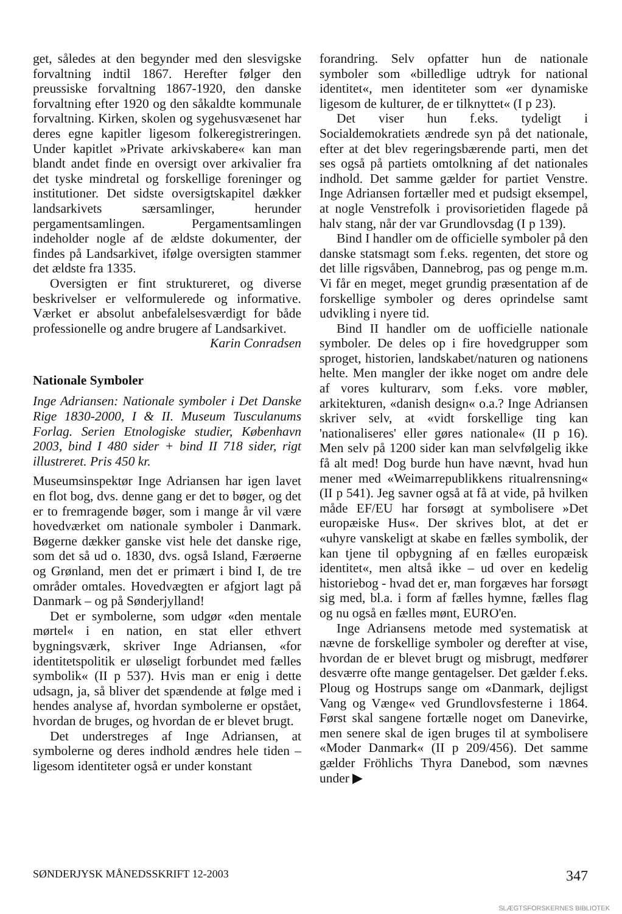get, således at den begynder med den slesvigske forvaltning indtil 1867. Herefter følger den preussiske forvaltning 1867-1920, den danske forvaltning efter 1920 og den såkaldte kommunale forvaltning. Kirken, skolen og sygehusvæsenet har deres egne kapitler ligesom folkeregistreringen. Under kapitlet »Private arkivskabere« kan man blandt andet finde en oversigt over arkivalier fra det tyske mindretal og forskellige foreninger og institutioner. Det sidste oversigtskapitel dækker landsarkivets særsamlinger, herunder pergamentsamlingen. Pergamentsamlingen indeholder nogle af de ældste dokumenter, der findes på Landsarkivet, ifølge oversigten stammer det ældste fra 1335.
Oversigten er fint struktureret, og diverse beskrivelser er velformulerede og informative. Værket er absolut anbefalelsesværdigt for både professionelle og andre brugere af Landsarkivet.
Karin Conradsen
Nationale Symboler
Inge Adriansen: Nationale symboler i Det Danske Rige 1830-2000, I & II. Museum Tusculanums Forlag. Serien Etnologiske studier, København 2003, bind I 480 sider + bind II 718 sider, rigt illustreret. Pris 450 kr.
Museumsinspektør Inge Adriansen har igen lavet en flot bog, dvs. denne gang er det to bøger, og det er to fremragende bøger, som i mange år vil være hovedværket om nationale symboler i Danmark. Bøgerne dækker ganske vist hele det danske rige, som det så ud o. 1830, dvs. også Island, Færøerne og Grønland, men det er primært i bind I, de tre områder omtales. Hovedvægten er afgjort lagt på Danmark – og på Sønderjylland!
Det er symbolerne, som udgør «den mentale mørtel« i en nation, en stat eller ethvert bygningsværk, skriver Inge Adriansen, «for identitetspolitik er uløseligt forbundet med fælles symbolik« (II p 537). Hvis man er enig i dette udsagn, ja, så bliver det spændende at følge med i hendes analyse af, hvordan symbolerne er opstået, hvordan de bruges, og hvordan de er blevet brugt.
Det understreges af Inge Adriansen, at symbolerne og deres indhold ændres hele tiden – ligesom identiteter også er under konstant
forandring. Selv opfatter hun de nationale symboler som «billedlige udtryk for national identitet«, men identiteter som «er dynamiske ligesom de kulturer, de er tilknyttet« (I p 23).
Det viser hun f.eks. tydeligt i Socialdemokratiets ændrede syn på det nationale, efter at det blev regeringsbærende parti, men det ses også på partiets omtolkning af det nationales indhold. Det samme gælder for partiet Venstre. Inge Adriansen fortæller med et pudsigt eksempel, at nogle Venstrefolk i provisorietiden flagede på halv stang, når der var Grundlovsdag (I p 139).
Bind I handler om de officielle symboler på den danske statsmagt som f.eks. regenten, det store og det lille rigsvåben, Dannebrog, pas og penge m.m. Vi får en meget, meget grundig præsentation af de forskellige symboler og deres oprindelse samt udvikling i nyere tid.
Bind II handler om de uofficielle nationale symboler. De deles op i fire hovedgrupper som sproget, historien, landskabet/naturen og nationens helte. Men mangler der ikke noget om andre dele af vores kulturarv, som f.eks. vore møbler, arkitekturen, «danish design« o.a.? Inge Adriansen skriver selv, at «vidt forskellige ting kan 'nationaliseres' eller gøres nationale« (II p 16). Men selv på 1200 sider kan man selvfølgelig ikke få alt med! Dog burde hun have nævnt, hvad hun mener med «Weimarrepublikkens ritualrensning« (II p 541). Jeg savner også at få at vide, på hvilken måde EF/EU har forsøgt at symbolisere »Det europæiske Hus«. Der skrives blot, at det er «uhyre vanskeligt at skabe en fælles symbolik, der kan tjene til opbygning af en fælles europæisk identitet«, men altså ikke – ud over en kedelig historiebog - hvad det er, man forgæves har forsøgt sig med, bl.a. i form af fælles hymne, fælles flag og nu også en fælles mønt, EURO'en.
Inge Adriansens metode med systematisk at nævne de forskellige symboler og derefter at vise, hvordan de er blevet brugt og misbrugt, medfører desværre ofte mange gentagelser. Det gælder f.eks. Ploug og Hostrups sange om «Danmark, dejligst Vang og Vænge« ved Grundlovsfesterne i 1864. Først skal sangene fortælle noget om Danevirke, men senere skal de igen bruges til at symbolisere «Moder Danmark« (II p 209/456). Det samme gælder Fröhlichs Thyra Danebod, som nævnes under ▶
SØNDERJYSK MÅNEDSSKRIFT 12-2003 347
SLÆGTSFORSKERNES BIBLIOTEK